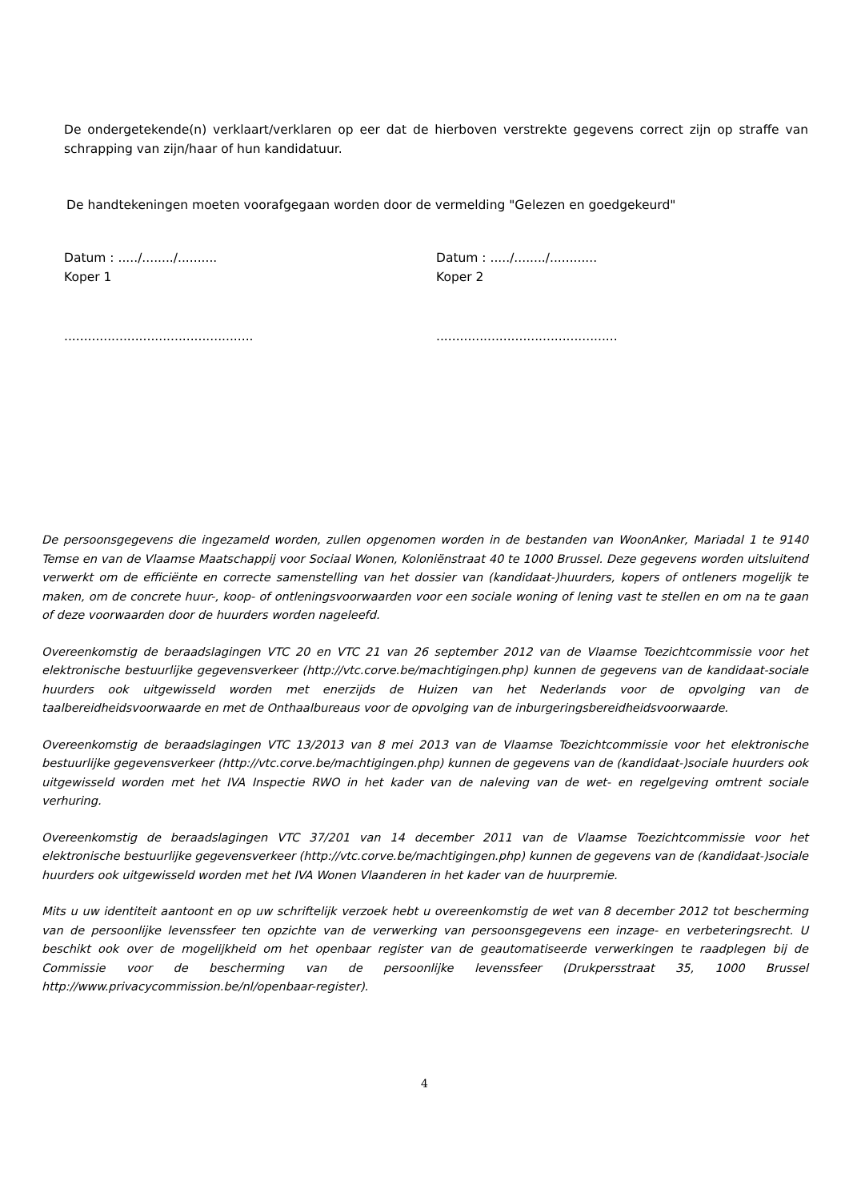De ondergetekende(n) verklaart/verklaren op eer dat de hierboven verstrekte gegevens correct zijn op straffe van schrapping van zijn/haar of hun kandidatuur.
De handtekeningen moeten voorafgegaan worden door de vermelding "Gelezen en goedgekeurd"
Datum : ...../......../..........
Koper 1
Datum : ...../......../............
Koper 2
................................................ ..............................................
De persoonsgegevens die ingezameld worden, zullen opgenomen worden in de bestanden van WoonAnker, Mariadal 1 te 9140 Temse en van de Vlaamse Maatschappij voor Sociaal Wonen, Koloniënstraat 40 te 1000 Brussel. Deze gegevens worden uitsluitend verwerkt om de efficiënte en correcte samenstelling van het dossier van (kandidaat-)huurders, kopers of ontleners mogelijk te maken, om de concrete huur-, koop- of ontleningsvoorwaarden voor een sociale woning of lening vast te stellen en om na te gaan of deze voorwaarden door de huurders worden nageleefd.
Overeenkomstig de beraadslagingen VTC 20 en VTC 21 van 26 september 2012 van de Vlaamse Toezichtcommissie voor het elektronische bestuurlijke gegevensverkeer (http://vtc.corve.be/machtigingen.php) kunnen de gegevens van de kandidaat-sociale huurders ook uitgewisseld worden met enerzijds de Huizen van het Nederlands voor de opvolging van de taalbereidheidsvoorwaarde en met de Onthaalbureaus voor de opvolging van de inburgeringsbereidheidsvoorwaarde.
Overeenkomstig de beraadslagingen VTC 13/2013 van 8 mei 2013 van de Vlaamse Toezichtcommissie voor het elektronische bestuurlijke gegevensverkeer (http://vtc.corve.be/machtigingen.php) kunnen de gegevens van de (kandidaat-)sociale huurders ook uitgewisseld worden met het IVA Inspectie RWO in het kader van de naleving van de wet- en regelgeving omtrent sociale verhuring.
Overeenkomstig de beraadslagingen VTC 37/201 van 14 december 2011 van de Vlaamse Toezichtcommissie voor het elektronische bestuurlijke gegevensverkeer (http://vtc.corve.be/machtigingen.php) kunnen de gegevens van de (kandidaat-)sociale huurders ook uitgewisseld worden met het IVA Wonen Vlaanderen in het kader van de huurpremie.
Mits u uw identiteit aantoont en op uw schriftelijk verzoek hebt u overeenkomstig de wet van 8 december 2012 tot bescherming van de persoonlijke levenssfeer ten opzichte van de verwerking van persoonsgegevens een inzage- en verbeteringsrecht. U beschikt ook over de mogelijkheid om het openbaar register van de geautomatiseerde verwerkingen te raadplegen bij de Commissie voor de bescherming van de persoonlijke levenssfeer (Drukpersstraat 35, 1000 Brussel http://www.privacycommission.be/nl/openbaar-register).
4